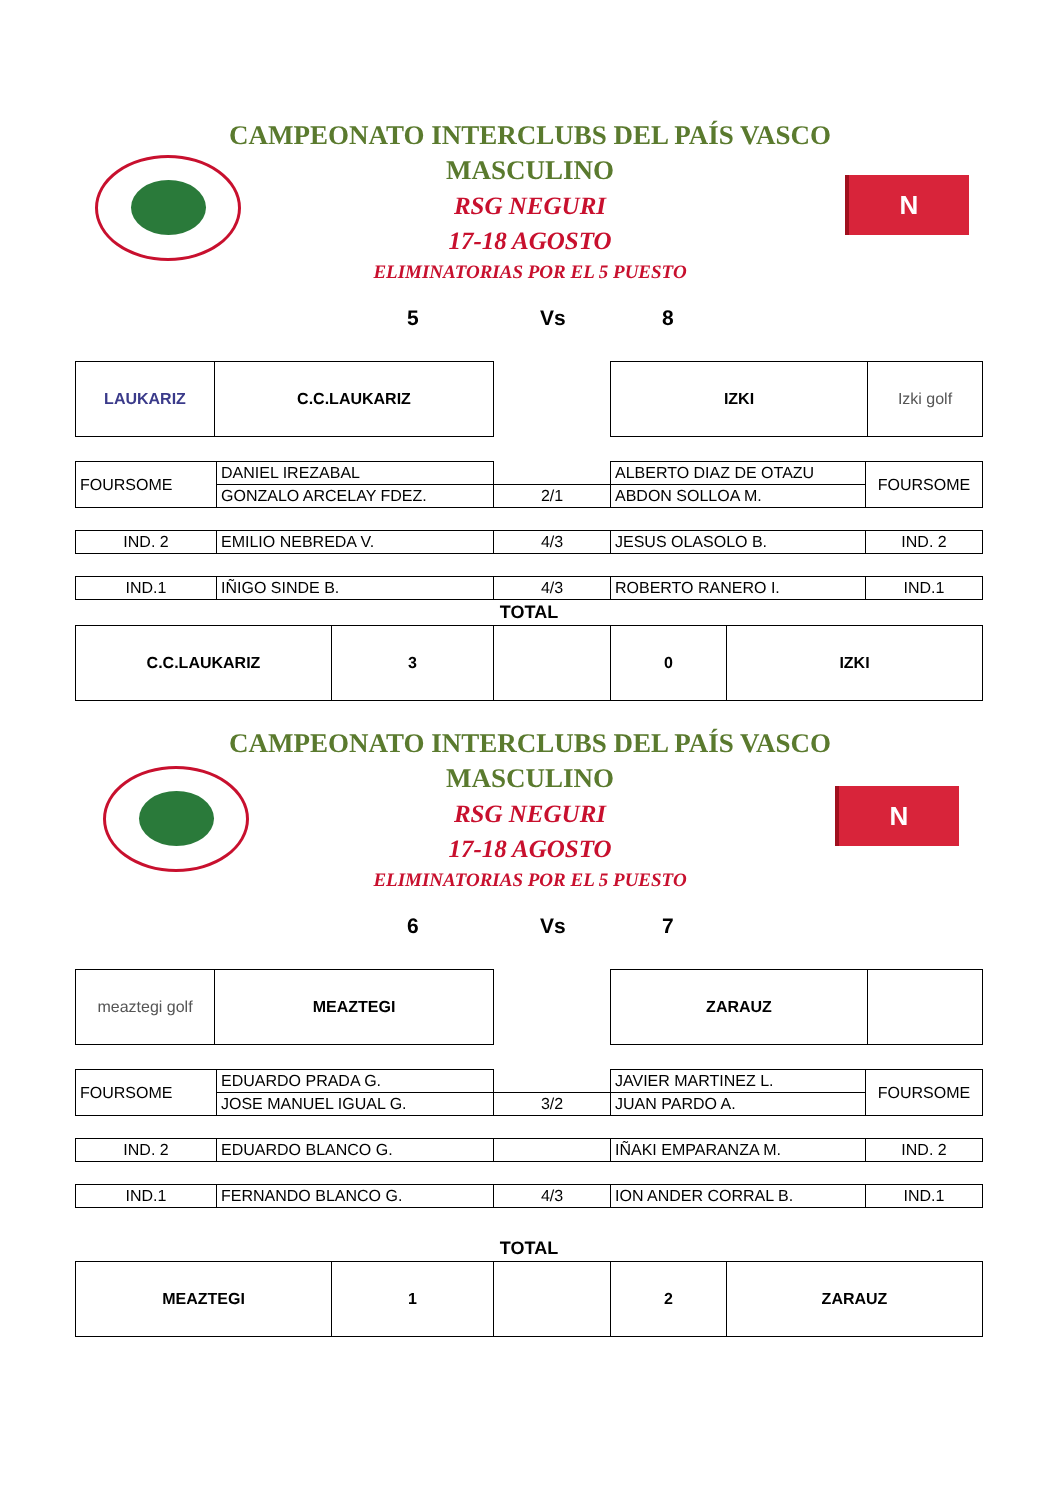N
CAMPEONATO INTERCLUBS DEL PAÍS VASCO
MASCULINO
RSG NEGURI
17-18 AGOSTO
ELIMINATORIAS POR EL 5 PUESTO
5 Vs 8
| LAUKARIZ | C.C.LAUKARIZ | | IZKI | Izki golf |
| FOURSOME | DANIEL IREZABAL | | ALBERTO DIAZ DE OTAZU | FOURSOME |
| | GONZALO ARCELAY FDEZ. | 2/1 | ABDON SOLLOA M. | |
| IND. 2 | EMILIO NEBREDA V. | 4/3 | JESUS OLASOLO B. | IND. 2 |
| IND.1 | IÑIGO SINDE B. | 4/3 | ROBERTO RANERO I. | IND.1 |
| TOTAL | | | | |
| C.C.LAUKARIZ | 3 | | 0 | IZKI |
N
CAMPEONATO INTERCLUBS DEL PAÍS VASCO
MASCULINO
RSG NEGURI
17-18 AGOSTO
ELIMINATORIAS POR EL 5 PUESTO
6 Vs 7
| meaztegi golf | MEAZTEGI | | ZARAUZ | |
| FOURSOME | EDUARDO PRADA G. | | JAVIER MARTINEZ L. | FOURSOME |
| | JOSE MANUEL IGUAL G. | 3/2 | JUAN PARDO A. | |
| IND. 2 | EDUARDO BLANCO G. | | IÑAKI EMPARANZA M. | IND. 2 |
| IND.1 | FERNANDO BLANCO G. | 4/3 | ION ANDER CORRAL B. | IND.1 |
| TOTAL | | | | |
| MEAZTEGI | 1 | | 2 | ZARAUZ |